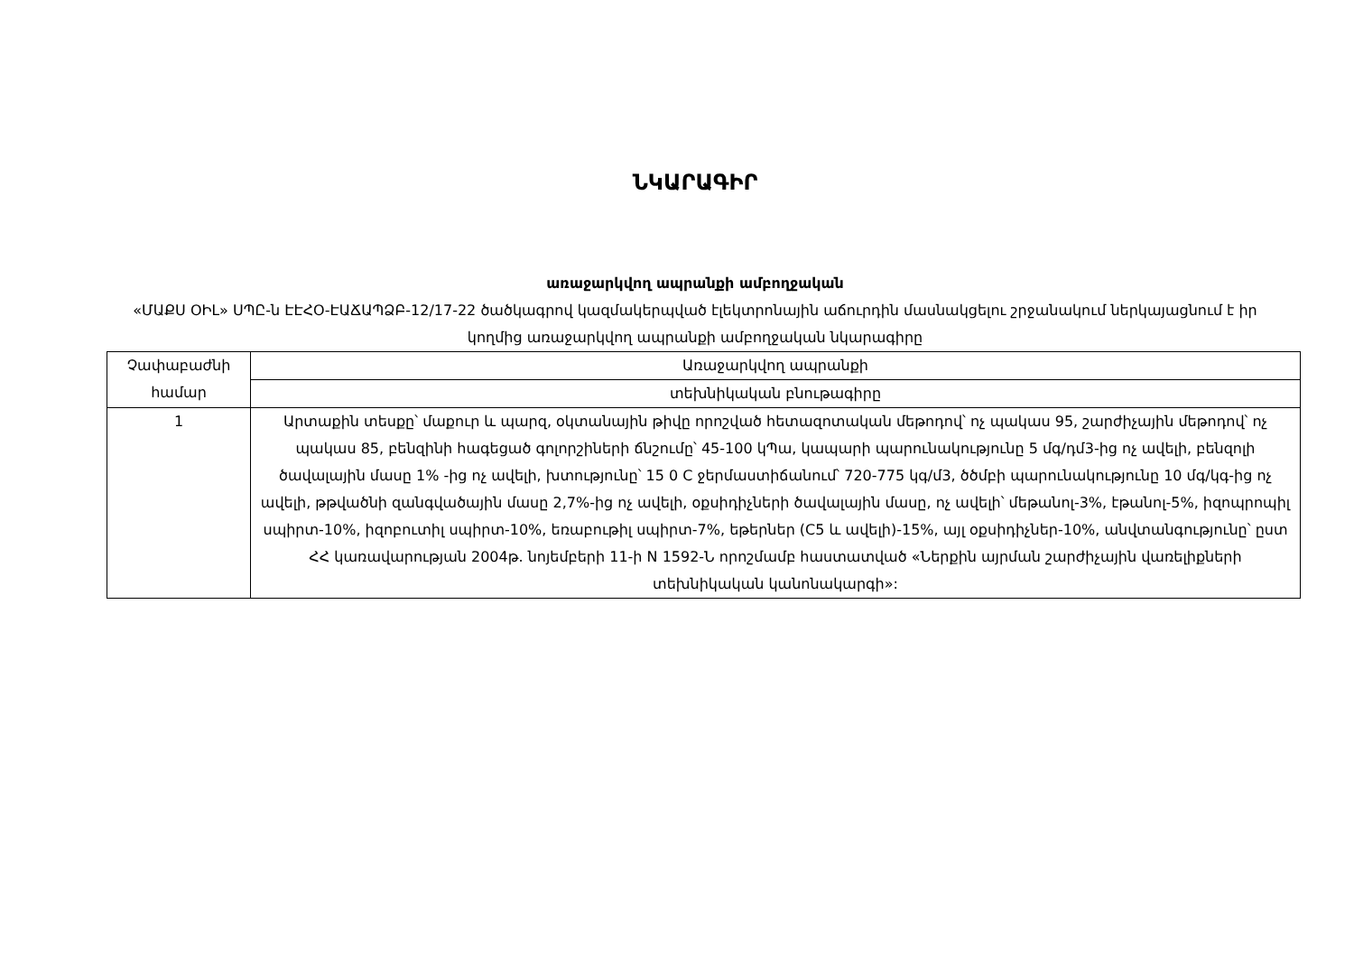ՆԿԱՐԱԳԻՐ
առաջարկվող ապրանքի ամբողջական
«ՄԱՔՍ ՕԻԼ» ՍՊԸ-ն ԷԷՀՕ-ԷԱՃԱՊՁԲ-12/17-22 ծածկագրով կազմակերպված էլեկտրոնային աճուրդին մասնակցելու շրջանակում ներկայացնում է իր կողմից առաջարկվող ապրանքի ամբողջական նկարագիրը
| Չափաբաժնի համար | Առաջարկվող ապրանքի |
| | տեխնիկական բնութագիրը |
| 1 | Արտաքին տեսքը՝ մաքուր և պարզ, օկտանային թիվը որոշված հետազոտական մեթոդով՝ ոչ պակաս 95, շարժիչային մեթոդով՝ ոչ պակաս 85, բենզինի հագեցած գոլորշիների ճնշումը՝ 45-100 կՊա, կապարի պարունակությունը 5 մգ/դմ3-ից ոչ ավելի, բենզոլի ծավալային մասը 1% -ից ոչ ավելի, խտությունը՝ 15 0 C ջերմաստիճանում՝ 720-775 կգ/մ3, ծծմբի պարունակությունը 10 մգ/կգ-ից ոչ ավելի, թթվածնի զանգվածային մասը 2,7%-ից ոչ ավելի, օքսիդիչների ծավալային մասը, ոչ ավելի՝ մեթանոլ-3%, էթանոլ-5%, իզոպրոպիլ սպիրտ-10%, իզոբուտիլ սպիրտ-10%, եռաբութիլ սպիրտ-7%, եթերներ (C5 և ավելի)-15%, այլ օքսիդիչներ-10%, անվտանգությունը՝ ըստ ՀՀ կառավարության 2004թ. նոյեմբերի 11-ի N 1592-Ն որոշմամբ հաստատված «Ներքին այրման շարժիչային վառելիքների տեխնիկական կանոնակարգի»: |